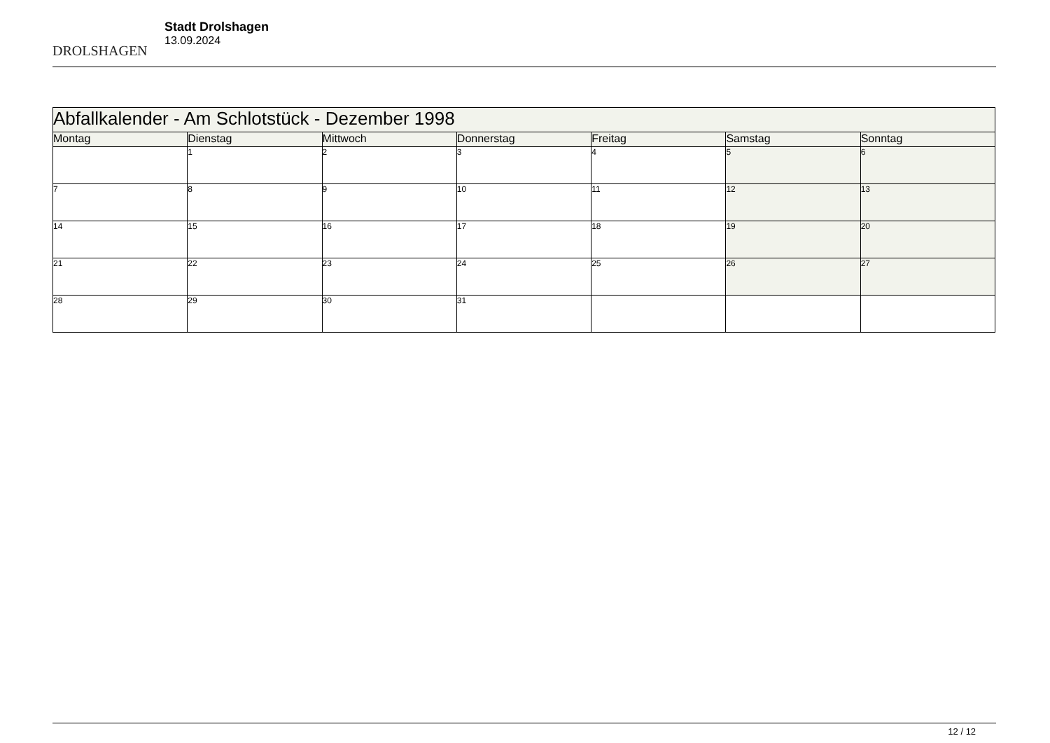DROLSHAGEN
Stadt Drolshagen
13.09.2024
| Abfallkalender - Am Schlotstück - Dezember 1998 | | | | | | |
| --- | --- | --- | --- | --- | --- | --- |
| Montag | Dienstag | Mittwoch | Donnerstag | Freitag | Samstag | Sonntag |
| | 1 | 2 | 3 | 4 | 5 | 6 |
| 7 | 8 | 9 | 10 | 11 | 12 | 13 |
| 14 | 15 | 16 | 17 | 18 | 19 | 20 |
| 21 | 22 | 23 | 24 | 25 | 26 | 27 |
| 28 | 29 | 30 | 31 | | | |
12 / 12